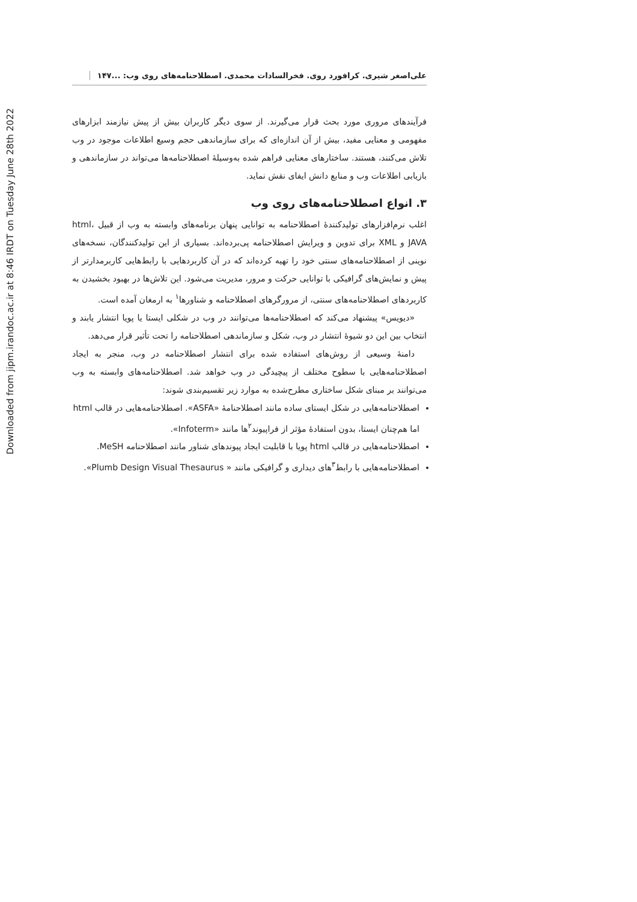Downloaded from jipm.irandoc.ac.ir at 8:46 IRDT on Tuesday June 28th 2022
علی‌اصغر شیری. کرافورد روی. فخرالسادات محمدی. اصطلاحنامه‌های روی وب: ... ۱۴۷
فرآیندهای مروری مورد بحث قرار می‌گیرند. از سوی دیگر کاربران بیش از پیش نیازمند ابزارهای مفهومی و معنایی مفید، بیش از آن اندازه‌ای که برای سازماندهی حجم وسیع اطلاعات موجود در وب تلاش می‌کنند، هستند. ساختارهای معنایی فراهم شده به‌وسیلهٔ اصطلاحنامه‌ها می‌تواند در سازماندهی و بازیابی اطلاعات وب و منابع دانش ایفای نقش نماید.
۳. انواع اصطلاحنامه‌های روی وب
اغلب نرم‌افزارهای تولیدکنندهٔ اصطلاحنامه به توانایی پنهان برنامه‌های وابسته به وب از قبیل html، JAVA و XML برای تدوین و ویرایش اصطلاحنامه پی‌برده‌اند. بسیاری از این تولیدکنندگان، نسخه‌های نوینی از اصطلاحنامه‌های سنتی خود را تهیه کرده‌اند که در آن کاربردهایی با رابط‌هایی کاربرمدارتر از پیش و نمایش‌های گرافیکی با توانایی حرکت و مرور، مدیریت می‌شود. این تلاش‌ها در بهبود بخشیدن به کاربردهای اصطلاحنامه‌های سنتی، از مرورگرهای اصطلاحنامه و شناورها<sup>۱</sup> به ارمغان آمده است.
«دیویس» پیشنهاد می‌کند که اصطلاحنامه‌ها می‌توانند در وب در شکلی ایستا یا پویا انتشار یابند و انتخاب بین این دو شیوهٔ انتشار در وب، شکل و سازماندهی اصطلاحنامه را تحت تأثیر قرار می‌دهد.
دامنهٔ وسیعی از روش‌های استفاده شده برای انتشار اصطلاحنامه در وب، منجر به ایجاد اصطلاحنامه‌هایی با سطوح مختلف از پیچیدگی در وب خواهد شد. اصطلاحنامه‌های وابسته به وب می‌توانند بر مبنای شکل ساختاری مطرح‌شده به موارد زیر تقسیم‌بندی شوند:
اصطلاحنامه‌هایی در شکل ایستای ساده مانند اصطلاحنامهٔ «ASFA». اصطلاحنامه‌هایی در قالب html اما هم‌چنان ایستا، بدون استفادهٔ مؤثر از فراپیوند<sup>۲</sup>ها مانند «Infoterm».
اصطلاحنامه‌هایی در قالب html پویا با قابلیت ایجاد پیوندهای شناور مانند اصطلاحنامه MeSH.
اصطلاحنامه‌هایی با رابط<sup>۳</sup>های دیداری و گرافیکی مانند « Plumb Design Visual Thesaurus».